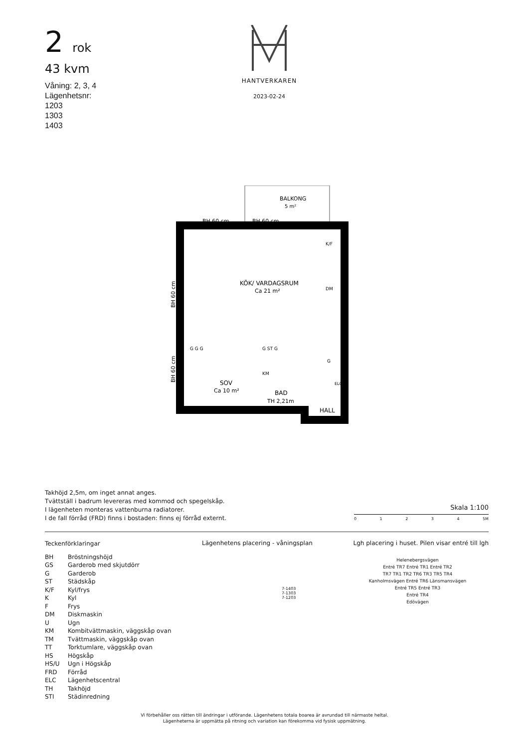2 rok
43 kvm
Våning: 2, 3, 4
Lägenhetsnr:
1203
1303
1403
HANTVERKAREN
2023-02-24
BALKONG
5 m²
BH 60 cm
BH 60 cm
KÖK/ VARDAGSRUM
Ca 21 m²
SOV
Ca 10 m²
BAD
TH 2,21m
HALL
K/F
DM
G G G
G ST G
KM
G
ELC
BH 60 cm
BH 60 cm
Takhöjd 2,5m, om inget annat anges.
Tvättställ i badrum levereras med kommod och spegelskåp.
I lägenheten monteras vattenburna radiatorer.
I de fall förråd (FRD) finns i bostaden: finns ej förråd externt.
Skala 1:100
0 1 2 3 4 5M
Teckenförklaringar
BH Bröstningshöjd
GS Garderob med skjutdörr
G Garderob
ST Städskåp
K/F Kyl/frys
K Kyl
F Frys
DM Diskmaskin
U Ugn
KM Kombitvättmaskin, väggskåp ovan
TM Tvättmaskin, väggskåp ovan
TT Torktumlare, väggskåp ovan
HS Högskåp
HS/U Ugn i Högskåp
FRD Förråd
ELC Lägenhetscentral
TH Takhöjd
STI Städinredning
Lägenhetens placering - våningsplan
7-1403
7-1303
7-1203
Lgh placering i huset. Pilen visar entré till lgh
Helenebergsvägen
Entré TR7 Entré TR1 Entré TR2
TR7 TR1 TR2 TR6 TR3 TR5 TR4
Kanholmsvägen Entré TR6 Länsmansvägen
Entré TR5 Entré TR3
Entré TR4
Edövägen
Vi förbehåller oss rätten till ändringar i utförande. Lägenhetens totala boarea är avrundad till närmaste heltal.
Lägenheterna är uppmätta på ritning och variation kan förekomma vid fysisk uppmätning.